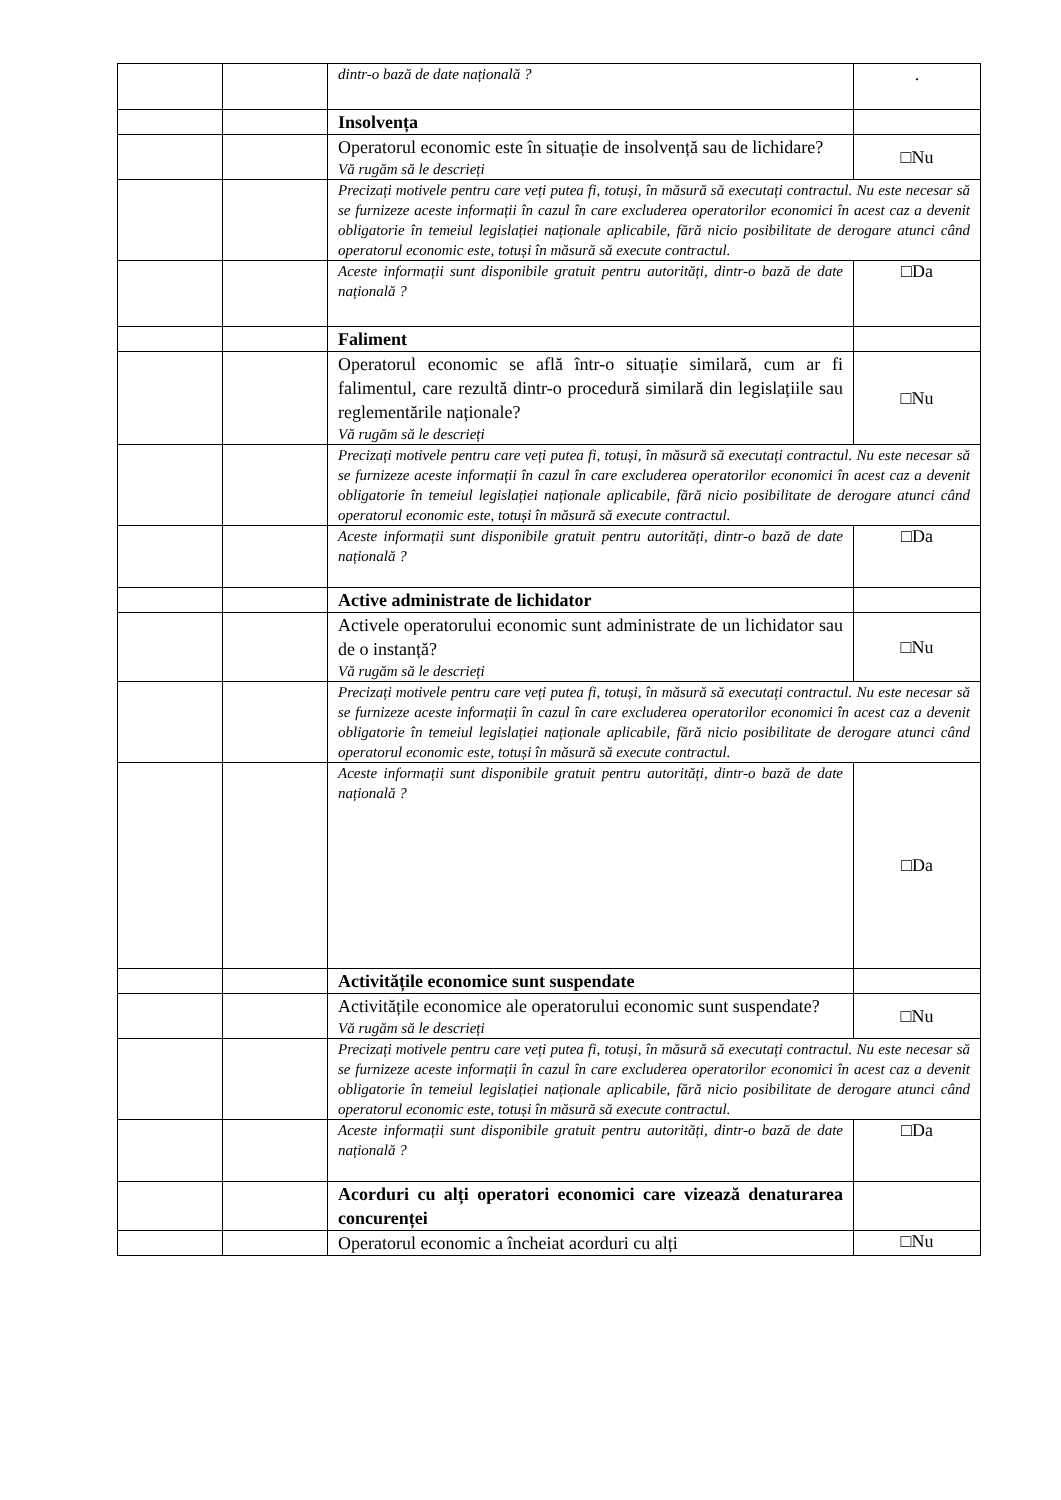| | | dintr-o bază de date națională ? | . |
| | | Insolvența | |
| | | Operatorul economic este în situație de insolvență sau de lichidare? Vă rugăm să le descrieți | □Nu |
| | | Precizați motivele pentru care veți putea fi, totuși, în măsură să executați contractul. Nu este necesar să se furnizeze aceste informații în cazul în care excluderea operatorilor economici în acest caz a devenit obligatorie în temeiul legislației naționale aplicabile, fără nicio posibilitate de derogare atunci când operatorul economic este, totuși în măsură să execute contractul. | |
| | | Aceste informații sunt disponibile gratuit pentru autorități, dintr-o bază de date națională ? | □Da |
| | | Faliment | |
| | | Operatorul economic se află într-o situație similară, cum ar fi falimentul, care rezultă dintr-o procedură similară din legislațiile sau reglementările naționale? Vă rugăm să le descrieți | □Nu |
| | | Precizați motivele pentru care veți putea fi, totuși, în măsură să executați contractul. Nu este necesar să se furnizeze aceste informații în cazul în care excluderea operatorilor economici în acest caz a devenit obligatorie în temeiul legislației naționale aplicabile, fără nicio posibilitate de derogare atunci când operatorul economic este, totuși în măsură să execute contractul. | |
| | | Aceste informații sunt disponibile gratuit pentru autorități, dintr-o bază de date națională ? | □Da |
| | | Active administrate de lichidator | |
| | | Activele operatorului economic sunt administrate de un lichidator sau de o instanță? Vă rugăm să le descrieți | □Nu |
| | | Precizați motivele pentru care veți putea fi, totuși, în măsură să executați contractul. Nu este necesar să se furnizeze aceste informații în cazul în care excluderea operatorilor economici în acest caz a devenit obligatorie în temeiul legislației naționale aplicabile, fără nicio posibilitate de derogare atunci când operatorul economic este, totuși în măsură să execute contractul. | |
| | | Aceste informații sunt disponibile gratuit pentru autorități, dintr-o bază de date națională ? | □Da |
| | | Activitățile economice sunt suspendate | |
| | | Activitățile economice ale operatorului economic sunt suspendate? Vă rugăm să le descrieți | □Nu |
| | | Precizați motivele pentru care veți putea fi, totuși, în măsură să executați contractul. Nu este necesar să se furnizeze aceste informații în cazul în care excluderea operatorilor economici în acest caz a devenit obligatorie în temeiul legislației naționale aplicabile, fără nicio posibilitate de derogare atunci când operatorul economic este, totuși în măsură să execute contractul. | |
| | | Aceste informații sunt disponibile gratuit pentru autorități, dintr-o bază de date națională ? | □Da |
| | | Acorduri cu alți operatori economici care vizează denaturarea concurenței | |
| | | Operatorul economic a încheiat acorduri cu alți | □Nu |